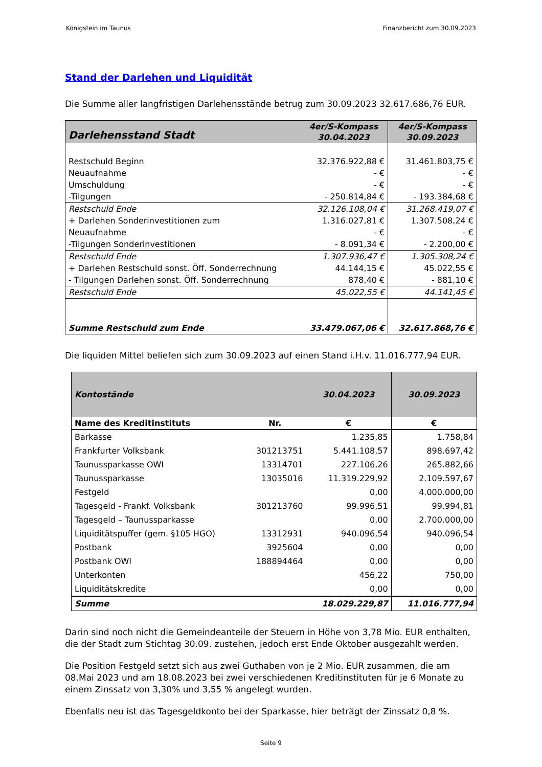Königstein im Taunus Finanzbericht zum 30.09.2023
Stand der Darlehen und Liquidität
Die Summe aller langfristigen Darlehensstände betrug zum 30.09.2023 32.617.686,76 EUR.
| Darlehensstand Stadt | 4er/S-Kompass 30.04.2023 | 4er/S-Kompass 30.09.2023 |
| --- | --- | --- |
| Restschuld Beginn | 32.376.922,88 € | 31.461.803,75 € |
| Neuaufnahme | - € | - € |
| Umschuldung | - € | - € |
| -Tilgungen | - 250.814,84 € | - 193.384,68 € |
| Restschuld Ende | 32.126.108,04 € | 31.268.419,07 € |
| + Darlehen Sonderinvestitionen zum | 1.316.027,81 € | 1.307.508,24 € |
| Neuaufnahme | - € | - € |
| -Tilgungen Sonderinvestitionen | - 8.091,34 € | - 2.200,00 € |
| Restschuld Ende | 1.307.936,47 € | 1.305.308,24 € |
| + Darlehen Restschuld sonst. Öff. Sonderrechnung | 44.144,15 € | 45.022,55 € |
| - Tilgungen Darlehen sonst. Öff. Sonderrechnung | 878,40 € | - 881,10 € |
| Restschuld Ende | 45.022,55 € | 44.141,45 € |
| Summe Restschuld zum Ende | 33.479.067,06 € | 32.617.868,76 € |
Die liquiden Mittel beliefen sich zum 30.09.2023 auf einen Stand i.H.v. 11.016.777,94 EUR.
| Kontostände | | 30.04.2023 | 30.09.2023 |
| --- | --- | --- | --- |
| Name des Kreditinstituts | Nr. | € | € |
| Barkasse | | 1.235,85 | 1.758,84 |
| Frankfurter Volksbank | 301213751 | 5.441.108,57 | 898.697,42 |
| Taunussparkasse OWI | 13314701 | 227.106,26 | 265.882,66 |
| Taunussparkasse | 13035016 | 11.319.229,92 | 2.109.597,67 |
| Festgeld | | 0,00 | 4.000.000,00 |
| Tagesgeld - Frankf. Volksbank | 301213760 | 99.996,51 | 99.994,81 |
| Tagesgeld – Taunussparkasse | | 0,00 | 2.700.000,00 |
| Liquiditätspuffer (gem. §105 HGO) | 13312931 | 940.096,54 | 940.096,54 |
| Postbank | 3925604 | 0,00 | 0,00 |
| Postbank OWI | 188894464 | 0,00 | 0,00 |
| Unterkonten | | 456,22 | 750,00 |
| Liquiditätskredite | | 0,00 | 0,00 |
| Summe | | 18.029.229,87 | 11.016.777,94 |
Darin sind noch nicht die Gemeindeanteile der Steuern in Höhe von 3,78 Mio. EUR enthalten, die der Stadt zum Stichtag 30.09. zustehen, jedoch erst Ende Oktober ausgezahlt werden.
Die Position Festgeld setzt sich aus zwei Guthaben von je 2 Mio. EUR zusammen, die am 08.Mai 2023 und am 18.08.2023 bei zwei verschiedenen Kreditinstituten für je 6 Monate zu einem Zinssatz von 3,30% und 3,55 % angelegt wurden.
Ebenfalls neu ist das Tagesgeldkonto bei der Sparkasse, hier beträgt der Zinssatz 0,8 %.
Seite 9